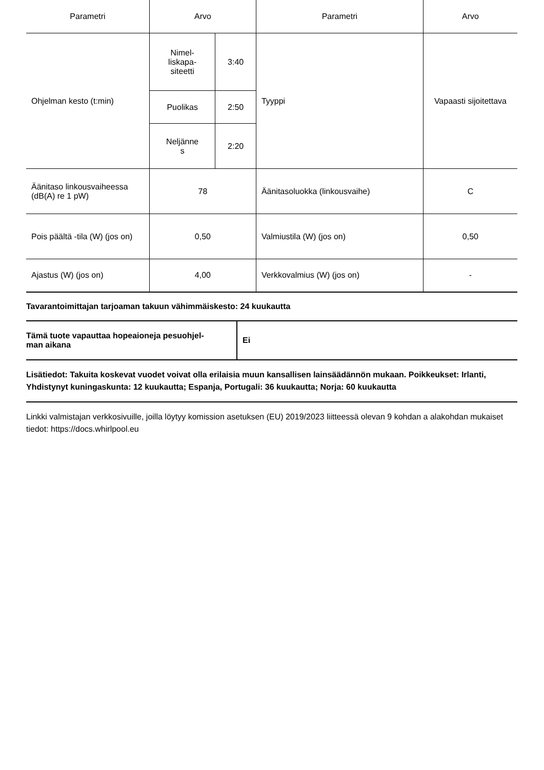| Parametri | Arvo | | Parametri | Arvo |
| --- | --- | --- | --- | --- |
| Ohjelman kesto (t:min) | Nimel- liskapa- siteetti | 3:40 | Tyyppi | Vapaasti sijoitettava |
| | Puolikas | 2:50 | | |
| | Neljänne s | 2:20 | | |
| Äänitaso linkousvaiheessa (dB(A) re 1 pW) | 78 | | Äänitasoluokka (linkousvaihe) | C |
| Pois päältä -tila (W) (jos on) | 0,50 | | Valmiustila (W) (jos on) | 0,50 |
| Ajastus (W) (jos on) | 4,00 | | Verkkovalmius (W) (jos on) | - |
Tavarantoimittajan tarjoaman takuun vähimmäiskesto: 24 kuukautta
| Tämä tuote vapauttaa hopeaioneja pesuohjel- man aikana | Ei |
Lisätiedot: Takuita koskevat vuodet voivat olla erilaisia muun kansallisen lainsäädännön mukaan. Poikkeukset: Irlanti, Yhdistynyt kuningaskunta: 12 kuukautta; Espanja, Portugali: 36 kuukautta; Norja: 60 kuukautta
Linkki valmistajan verkkosivuille, joilla löytyy komission asetuksen (EU) 2019/2023 liitteessä olevan 9 kohdan a alakohdan mukaiset tiedot: https://docs.whirlpool.eu